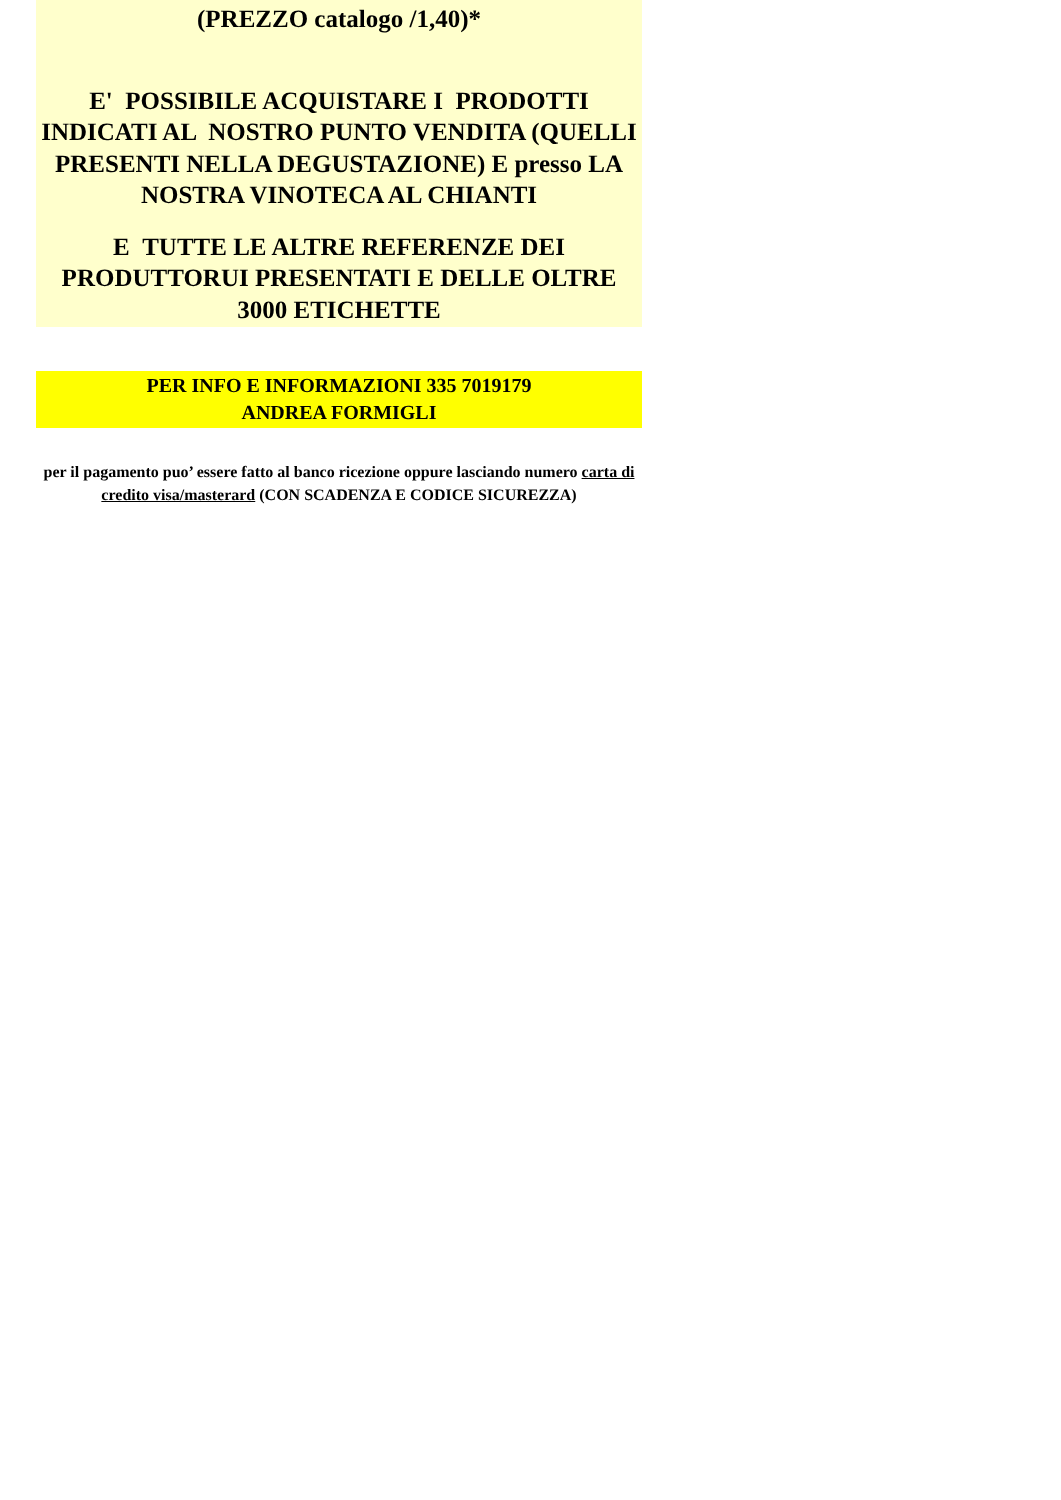(PREZZO catalogo /1,40)*
E' POSSIBILE ACQUISTARE I PRODOTTI INDICATI AL NOSTRO PUNTO VENDITA (QUELLI PRESENTI NELLA DEGUSTAZIONE) E presso LA NOSTRA VINOTECA AL CHIANTI
E TUTTE LE ALTRE REFERENZE DEI PRODUTTORUI PRESENTATI E DELLE OLTRE 3000 ETICHETTE
PER INFO E INFORMAZIONI 335 7019179
ANDREA FORMIGLI
per il pagamento puo’ essere fatto al banco ricezione oppure lasciando numero carta di credito visa/masterard (CON SCADENZA E CODICE SICUREZZA)